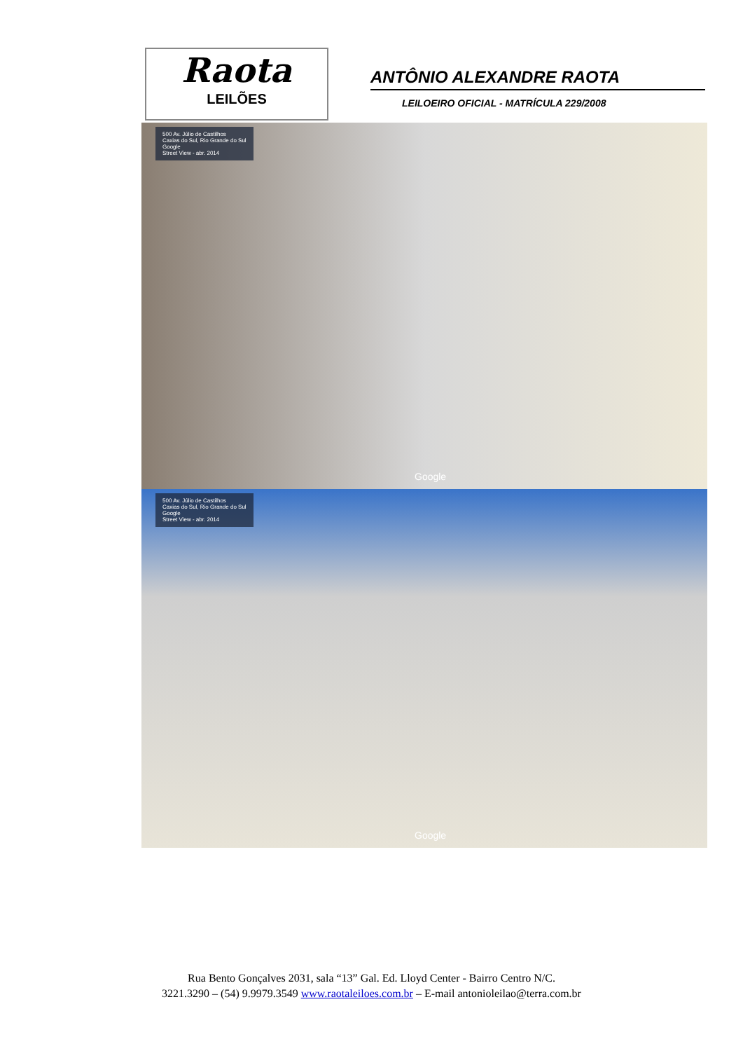Raota
LEILÕES
ANTÔNIO ALEXANDRE RAOTA
LEILOEIRO OFICIAL - MATRÍCULA 229/2008
500 Av. Júlio de Castilhos
Caxias do Sul, Rio Grande do Sul
Google
Street View - abr. 2014
Google
500 Av. Júlio de Castilhos
Caxias do Sul, Rio Grande do Sul
Google
Street View - abr. 2014
Google
Rua Bento Gonçalves 2031, sala “13” Gal. Ed. Lloyd Center - Bairro Centro N/C.
3221.3290 – (54) 9.9979.3549 www.raotaleiloes.com.br – E-mail antonioleilao@terra.com.br